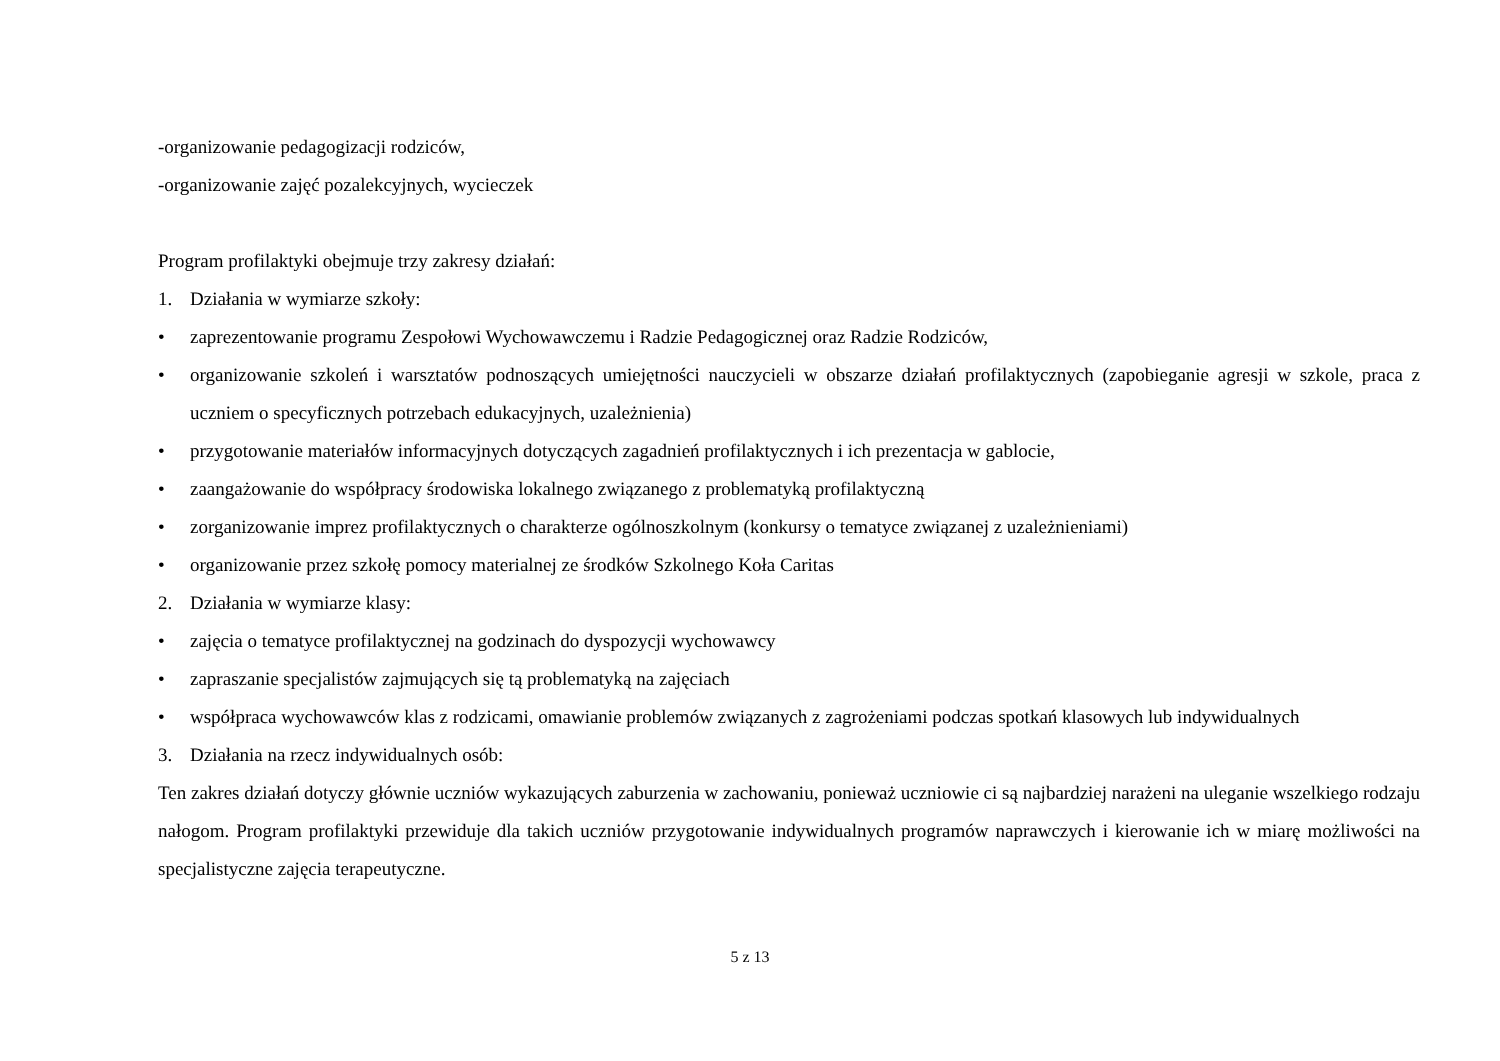-organizowanie pedagogizacji rodziców,
-organizowanie zajęć pozalekcyjnych, wycieczek
Program profilaktyki obejmuje trzy zakresy działań:
1. Działania w wymiarze szkoły:
• zaprezentowanie programu Zespołowi Wychowawczemu i Radzie Pedagogicznej oraz Radzie Rodziców,
• organizowanie szkoleń i warsztatów podnoszących umiejętności nauczycieli w obszarze działań profilaktycznych (zapobieganie agresji w szkole, praca z uczniem o specyficznych potrzebach edukacyjnych, uzależnienia)
• przygotowanie materiałów informacyjnych dotyczących zagadnień profilaktycznych i ich prezentacja w gablocie,
• zaangażowanie do współpracy środowiska lokalnego związanego z problematyką profilaktyczną
• zorganizowanie imprez profilaktycznych o charakterze ogólnoszkolnym (konkursy o tematyce związanej z uzależnieniami)
• organizowanie przez szkołę pomocy materialnej ze środków Szkolnego Koła Caritas
2. Działania w wymiarze klasy:
• zajęcia o tematyce profilaktycznej na godzinach do dyspozycji wychowawcy
• zapraszanie specjalistów zajmujących się tą problematyką na zajęciach
• współpraca wychowawców klas z rodzicami, omawianie problemów związanych z zagrożeniami podczas spotkań klasowych lub indywidualnych
3. Działania na rzecz indywidualnych osób:
Ten zakres działań dotyczy głównie uczniów wykazujących zaburzenia w zachowaniu, ponieważ uczniowie ci są najbardziej narażeni na uleganie wszelkiego rodzaju nałogom. Program profilaktyki przewiduje dla takich uczniów przygotowanie indywidualnych programów naprawczych i kierowanie ich w miarę możliwości na specjalistyczne zajęcia terapeutyczne.
5 z 13